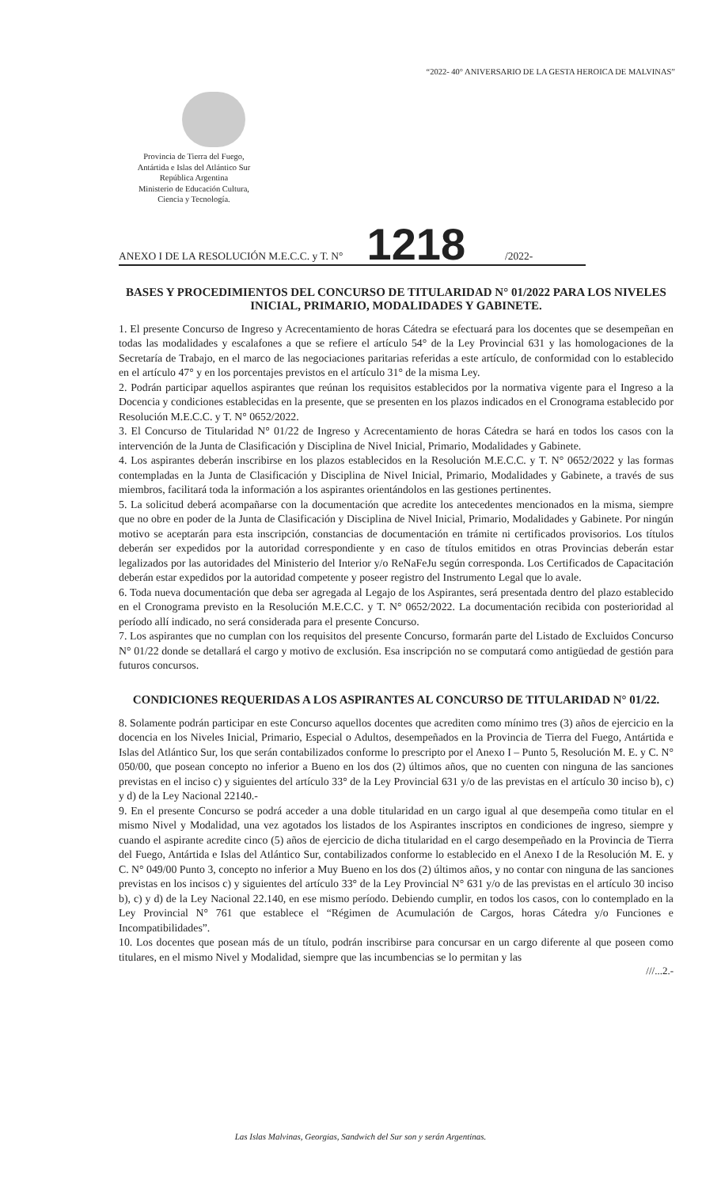“2022- 40° ANIVERSARIO DE LA GESTA HEROICA DE MALVINAS”
Provincia de Tierra del Fuego,
Antártida e Islas del Atlántico Sur
República Argentina
Ministerio de Educación Cultura,
Ciencia y Tecnología.
ANEXO I DE LA RESOLUCIÓN M.E.C.C. y T. N° 1218 /2022-
BASES Y PROCEDIMIENTOS DEL CONCURSO DE TITULARIDAD N° 01/2022 PARA LOS NIVELES INICIAL, PRIMARIO, MODALIDADES Y GABINETE.
1. El presente Concurso de Ingreso y Acrecentamiento de horas Cátedra se efectuará para los docentes que se desempeñan en todas las modalidades y escalafones a que se refiere el artículo 54° de la Ley Provincial 631 y las homologaciones de la Secretaría de Trabajo, en el marco de las negociaciones paritarias referidas a este artículo, de conformidad con lo establecido en el artículo 47° y en los porcentajes previstos en el artículo 31° de la misma Ley.
2. Podrán participar aquellos aspirantes que reúnan los requisitos establecidos por la normativa vigente para el Ingreso a la Docencia y condiciones establecidas en la presente, que se presenten en los plazos indicados en el Cronograma establecido por Resolución M.E.C.C. y T. N° 0652/2022.
3. El Concurso de Titularidad N° 01/22 de Ingreso y Acrecentamiento de horas Cátedra se hará en todos los casos con la intervención de la Junta de Clasificación y Disciplina de Nivel Inicial, Primario, Modalidades y Gabinete.
4. Los aspirantes deberán inscribirse en los plazos establecidos en la Resolución M.E.C.C. y T. N° 0652/2022 y las formas contempladas en la Junta de Clasificación y Disciplina de Nivel Inicial, Primario, Modalidades y Gabinete, a través de sus miembros, facilitará toda la información a los aspirantes orientándolos en las gestiones pertinentes.
5. La solicitud deberá acompañarse con la documentación que acredite los antecedentes mencionados en la misma, siempre que no obre en poder de la Junta de Clasificación y Disciplina de Nivel Inicial, Primario, Modalidades y Gabinete. Por ningún motivo se aceptarán para esta inscripción, constancias de documentación en trámite ni certificados provisorios. Los títulos deberán ser expedidos por la autoridad correspondiente y en caso de títulos emitidos en otras Provincias deberán estar legalizados por las autoridades del Ministerio del Interior y/o ReNaFeJu según corresponda. Los Certificados de Capacitación deberán estar expedidos por la autoridad competente y poseer registro del Instrumento Legal que lo avale.
6. Toda nueva documentación que deba ser agregada al Legajo de los Aspirantes, será presentada dentro del plazo establecido en el Cronograma previsto en la Resolución M.E.C.C. y T. N° 0652/2022. La documentación recibida con posterioridad al período allí indicado, no será considerada para el presente Concurso.
7. Los aspirantes que no cumplan con los requisitos del presente Concurso, formarán parte del Listado de Excluidos Concurso N° 01/22 donde se detallará el cargo y motivo de exclusión. Esa inscripción no se computará como antigüedad de gestión para futuros concursos.
CONDICIONES REQUERIDAS A LOS ASPIRANTES AL CONCURSO DE TITULARIDAD N° 01/22.
8. Solamente podrán participar en este Concurso aquellos docentes que acrediten como mínimo tres (3) años de ejercicio en la docencia en los Niveles Inicial, Primario, Especial o Adultos, desempeñados en la Provincia de Tierra del Fuego, Antártida e Islas del Atlántico Sur, los que serán contabilizados conforme lo prescripto por el Anexo I – Punto 5, Resolución M. E. y C. N° 050/00, que posean concepto no inferior a Bueno en los dos (2) últimos años, que no cuenten con ninguna de las sanciones previstas en el inciso c) y siguientes del artículo 33° de la Ley Provincial 631 y/o de las previstas en el artículo 30 inciso b), c) y d) de la Ley Nacional 22140.-
9. En el presente Concurso se podrá acceder a una doble titularidad en un cargo igual al que desempeña como titular en el mismo Nivel y Modalidad, una vez agotados los listados de los Aspirantes inscriptos en condiciones de ingreso, siempre y cuando el aspirante acredite cinco (5) años de ejercicio de dicha titularidad en el cargo desempeñado en la Provincia de Tierra del Fuego, Antártida e Islas del Atlántico Sur, contabilizados conforme lo establecido en el Anexo I de la Resolución M. E. y C. N° 049/00 Punto 3, concepto no inferior a Muy Bueno en los dos (2) últimos años, y no contar con ninguna de las sanciones previstas en los incisos c) y siguientes del artículo 33° de la Ley Provincial N° 631 y/o de las previstas en el artículo 30 inciso b), c) y d) de la Ley Nacional 22.140, en ese mismo período. Debiendo cumplir, en todos los casos, con lo contemplado en la Ley Provincial N° 761 que establece el “Régimen de Acumulación de Cargos, horas Cátedra y/o Funciones e Incompatibilidades”.
10. Los docentes que posean más de un título, podrán inscribirse para concursar en un cargo diferente al que poseen como titulares, en el mismo Nivel y Modalidad, siempre que las incumbencias se lo permitan y las
///...2.-
Las Islas Malvinas, Georgias, Sandwich del Sur son y serán Argentinas.